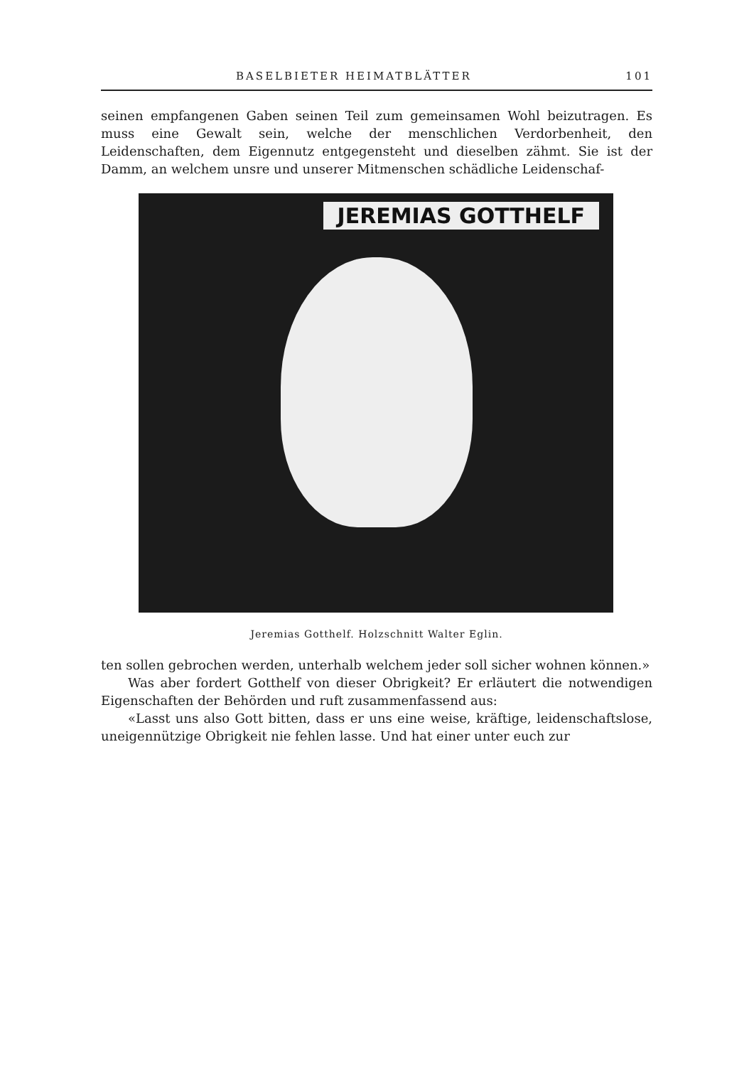BASELBIETER HEIMATBLÄTTER 101
seinen empfangenen Gaben seinen Teil zum gemeinsamen Wohl beizutragen. Es muss eine Gewalt sein, welche der menschlichen Verdorbenheit, den Leidenschaften, dem Eigennutz entgegensteht und dieselben zähmt. Sie ist der Damm, an welchem unsre und unserer Mitmenschen schädliche Leidenschaf-
JEREMIAS GOTTHELF
Jeremias Gotthelf. Holzschnitt Walter Eglin.
ten sollen gebrochen werden, unterhalb welchem jeder soll sicher wohnen können.»
Was aber fordert Gotthelf von dieser Obrigkeit? Er erläutert die notwendigen Eigenschaften der Behörden und ruft zusammenfassend aus:
«Lasst uns also Gott bitten, dass er uns eine weise, kräftige, leidenschaftslose, uneigennützige Obrigkeit nie fehlen lasse. Und hat einer unter euch zur